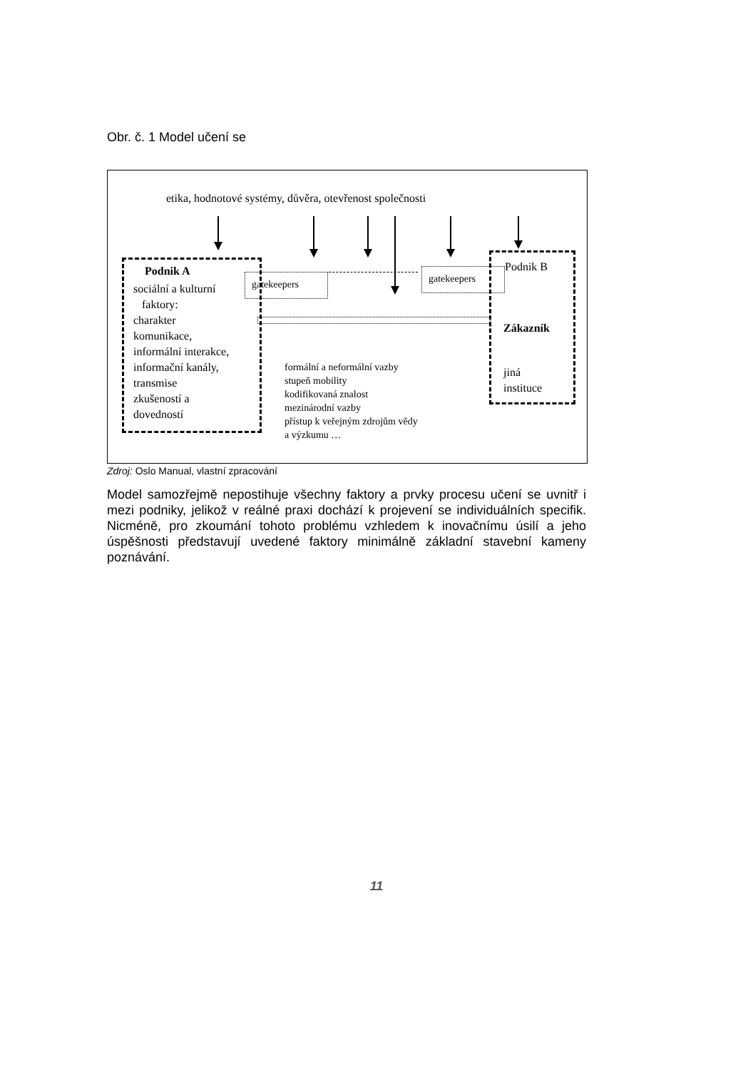Obr. č. 1 Model učení se
etika, hodnotové systémy, důvěra, otevřenost společnosti
Podnik A
sociální a kulturní
faktory:
charakter
komunikace,
informální interakce,
informační kanály,
transmise
zkušeností a
dovedností
gatekeepers gatekeepers
Podnik B
Zákazník
jiná
instituce
formální a neformální vazby
stupeň mobility
kodifikovaná znalost
mezinárodní vazby
přístup k veřejným zdrojům vědy
a výzkumu …
Zdroj: Oslo Manual, vlastní zpracování
Model samozřejmě nepostihuje všechny faktory a prvky procesu učení se uvnitř i mezi podniky, jelikož v reálné praxi dochází k projevení se individuálních specifik. Nicméně, pro zkoumání tohoto problému vzhledem k inovačnímu úsilí a jeho úspěšnosti představují uvedené faktory minimálně základní stavební kameny poznávání.
11